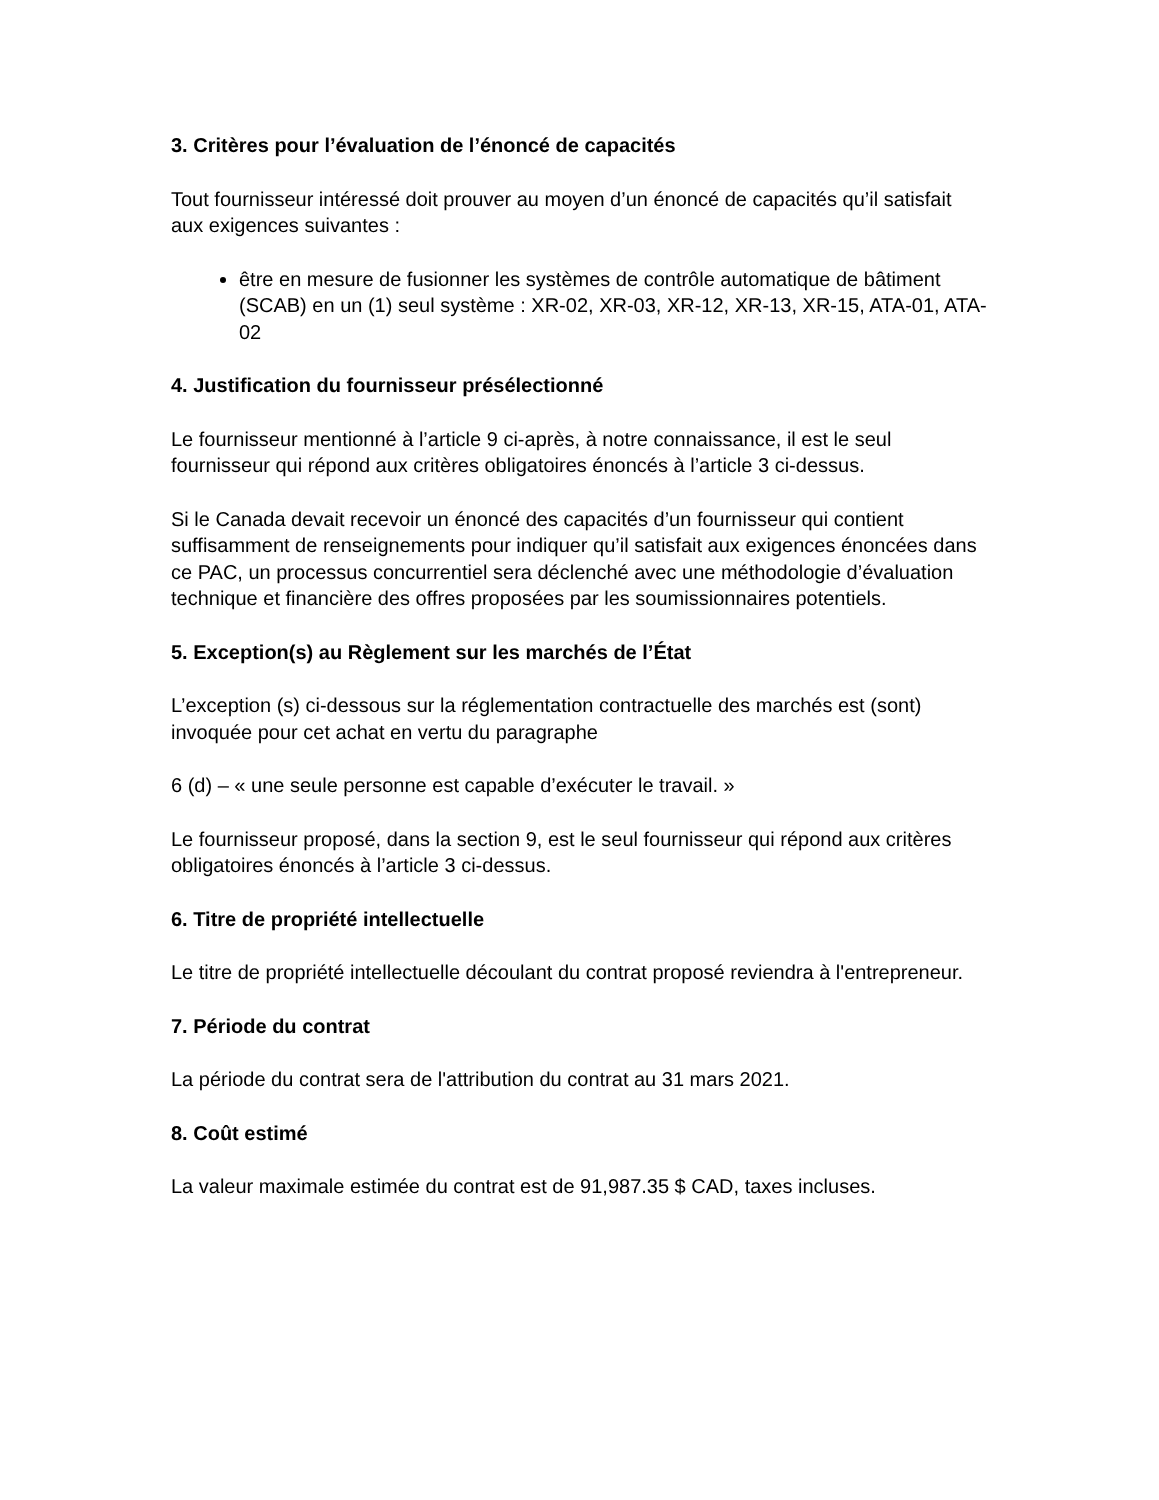3. Critères pour l’évaluation de l’énoncé de capacités
Tout fournisseur intéressé doit prouver au moyen d’un énoncé de capacités qu’il satisfait aux exigences suivantes :
être en mesure de fusionner les systèmes de contrôle automatique de bâtiment (SCAB) en un (1) seul système : XR-02, XR-03, XR-12, XR-13, XR-15, ATA-01, ATA-02
4. Justification du fournisseur présélectionné
Le fournisseur mentionné à l’article 9 ci-après, à notre connaissance, il est le seul fournisseur qui répond aux critères obligatoires énoncés à l’article 3 ci-dessus.
Si le Canada devait recevoir un énoncé des capacités d’un fournisseur qui contient suffisamment de renseignements pour indiquer qu’il satisfait aux exigences énoncées dans ce PAC, un processus concurrentiel sera déclenché avec une méthodologie d’évaluation technique et financière des offres proposées par les soumissionnaires potentiels.
5. Exception(s) au Règlement sur les marchés de l’État
L’exception (s) ci-dessous sur la réglementation contractuelle des marchés est (sont) invoquée pour cet achat en vertu du paragraphe
6 (d) – « une seule personne est capable d’exécuter le travail. »
Le fournisseur proposé, dans la section 9, est le seul fournisseur qui répond aux critères obligatoires énoncés à l’article 3 ci-dessus.
6. Titre de propriété intellectuelle
Le titre de propriété intellectuelle découlant du contrat proposé reviendra à l'entrepreneur.
7. Période du contrat
La période du contrat sera de l'attribution du contrat au 31 mars 2021.
8. Coût estimé
La valeur maximale estimée du contrat est de 91,987.35 $ CAD, taxes incluses.